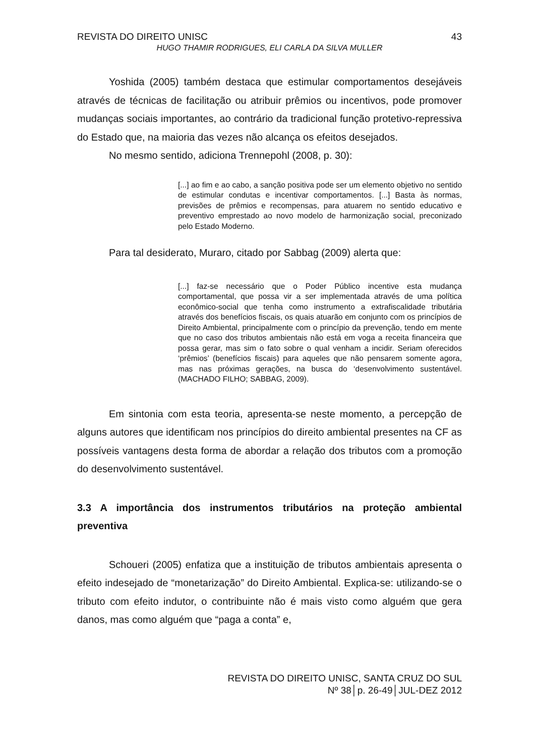REVISTA DO DIREITO UNISC 43
HUGO THAMIR RODRIGUES, ELI CARLA DA SILVA MULLER
Yoshida (2005) também destaca que estimular comportamentos desejáveis através de técnicas de facilitação ou atribuir prêmios ou incentivos, pode promover mudanças sociais importantes, ao contrário da tradicional função protetivo-repressiva do Estado que, na maioria das vezes não alcança os efeitos desejados.
No mesmo sentido, adiciona Trennepohl (2008, p. 30):
[...] ao fim e ao cabo, a sanção positiva pode ser um elemento objetivo no sentido de estimular condutas e incentivar comportamentos. [...] Basta às normas, previsões de prêmios e recompensas, para atuarem no sentido educativo e preventivo emprestado ao novo modelo de harmonização social, preconizado pelo Estado Moderno.
Para tal desiderato, Muraro, citado por Sabbag (2009) alerta que:
[...] faz-se necessário que o Poder Público incentive esta mudança comportamental, que possa vir a ser implementada através de uma política econômico-social que tenha como instrumento a extrafiscalidade tributária através dos benefícios fiscais, os quais atuarão em conjunto com os princípios de Direito Ambiental, principalmente com o princípio da prevenção, tendo em mente que no caso dos tributos ambientais não está em voga a receita financeira que possa gerar, mas sim o fato sobre o qual venham a incidir. Seriam oferecidos ‘prêmios’ (benefícios fiscais) para aqueles que não pensarem somente agora, mas nas próximas gerações, na busca do ‘desenvolvimento sustentável. (MACHADO FILHO; SABBAG, 2009).
Em sintonia com esta teoria, apresenta-se neste momento, a percepção de alguns autores que identificam nos princípios do direito ambiental presentes na CF as possíveis vantagens desta forma de abordar a relação dos tributos com a promoção do desenvolvimento sustentável.
3.3 A importância dos instrumentos tributários na proteção ambiental preventiva
Schoueri (2005) enfatiza que a instituição de tributos ambientais apresenta o efeito indesejado de “monetarização” do Direito Ambiental. Explica-se: utilizando-se o tributo com efeito indutor, o contribuinte não é mais visto como alguém que gera danos, mas como alguém que “paga a conta” e,
REVISTA DO DIREITO UNISC, SANTA CRUZ DO SUL
Nº 38│p. 26-49│JUL-DEZ 2012